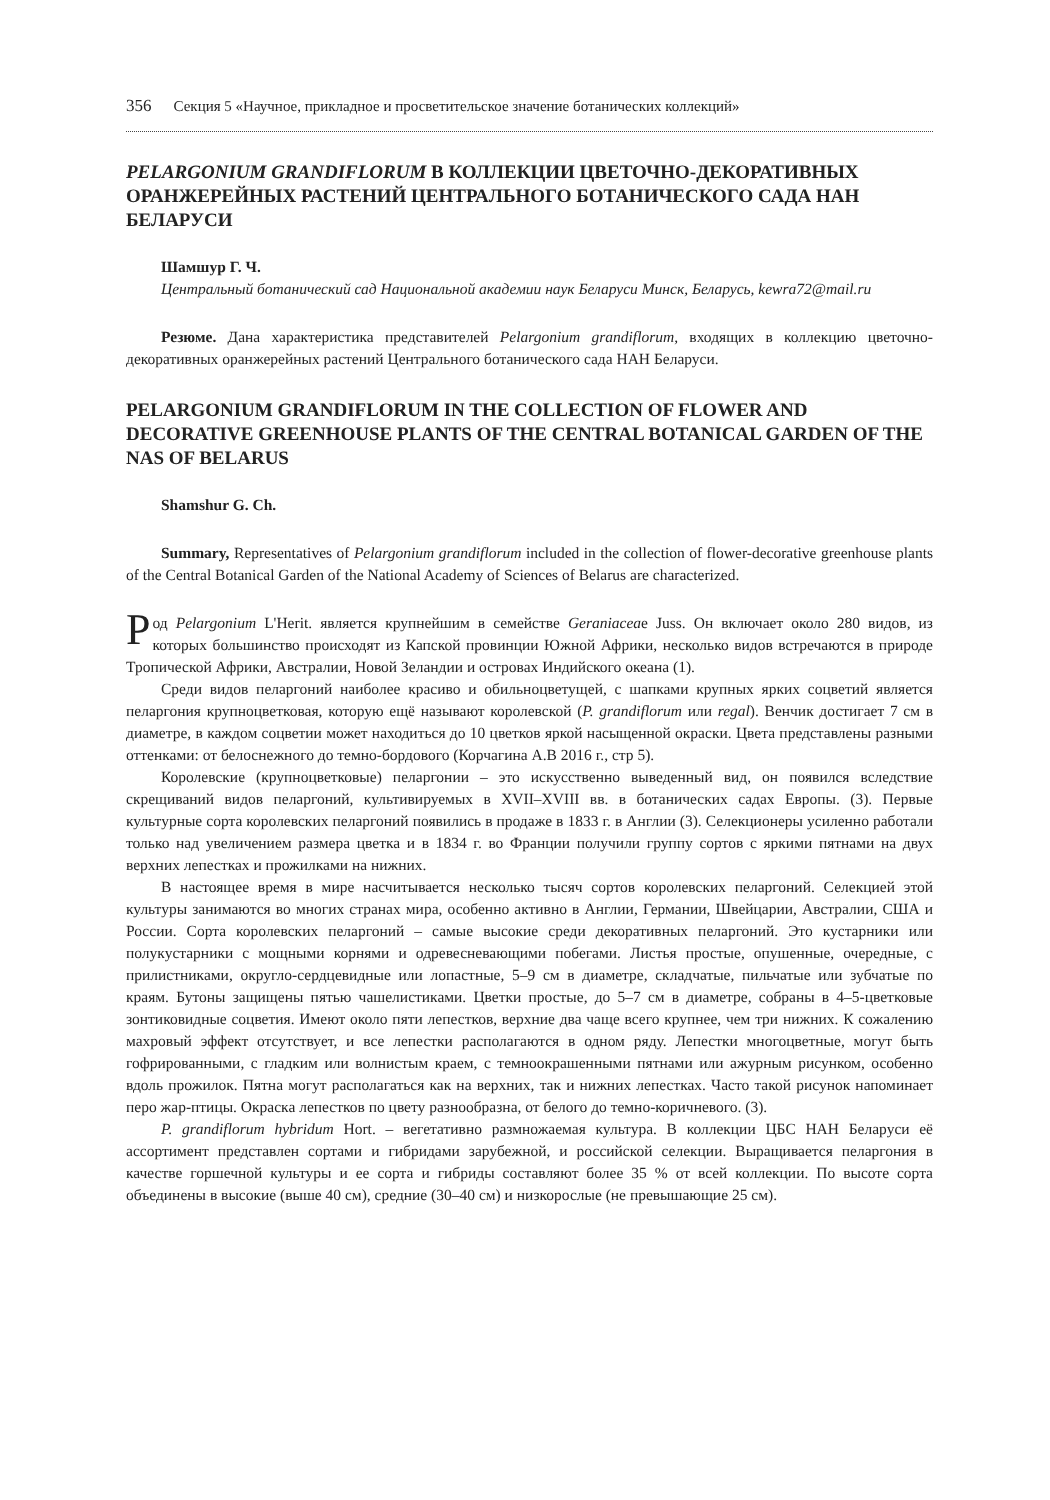356 Секция 5 «Научное, прикладное и просветительское значение ботанических коллекций»
PELARGONIUM GRANDIFLORUM В КОЛЛЕКЦИИ ЦВЕТОЧНО-ДЕКОРАТИВНЫХ ОРАНЖЕРЕЙНЫХ РАСТЕНИЙ ЦЕНТРАЛЬНОГО БОТАНИЧЕСКОГО САДА НАН БЕЛАРУСИ
Шамшур Г. Ч.
Центральный ботанический сад Национальной академии наук Беларуси Минск, Беларусь, kewra72@mail.ru
Резюме. Дана характеристика представителей Pelargonium grandiflorum, входящих в коллекцию цветочно-декоративных оранжерейных растений Центрального ботанического сада НАН Беларуси.
PELARGONIUM GRANDIFLORUM IN THE COLLECTION OF FLOWER AND DECORATIVE GREENHOUSE PLANTS OF THE CENTRAL BOTANICAL GARDEN OF THE NAS OF BELARUS
Shamshur G. Ch.
Summary, Representatives of Pelargonium grandiflorum included in the collection of flower-decorative greenhouse plants of the Central Botanical Garden of the National Academy of Sciences of Belarus are characterized.
Род Pelargonium L'Herit. является крупнейшим в семействе Geraniaceae Juss. Он включает около 280 видов, из которых большинство происходят из Капской провинции Южной Африки, несколько видов встречаются в природе Тропической Африки, Австралии, Новой Зеландии и островах Индийского океана (1).
Среди видов пеларгоний наиболее красиво и обильноцветущей, с шапками крупных ярких соцветий является пеларгония крупноцветковая, которую ещё называют королевской (P. grandiflorum или regal). Венчик достигает 7 см в диаметре, в каждом соцветии может находиться до 10 цветков яркой насыщенной окраски. Цвета представлены разными оттенками: от белоснежного до темно-бордового (Корчагина А.В 2016 г., стр 5).
Королевские (крупноцветковые) пеларгонии – это искусственно выведенный вид, он появился вследствие скрещиваний видов пеларгоний, культивируемых в XVII–XVIII вв. в ботанических садах Европы. (3). Первые культурные сорта королевских пеларгоний появились в продаже в 1833 г. в Англии (3). Селекционеры усиленно работали только над увеличением размера цветка и в 1834 г. во Франции получили группу сортов с яркими пятнами на двух верхних лепестках и прожилками на нижних.
В настоящее время в мире насчитывается несколько тысяч сортов королевских пеларгоний. Селекцией этой культуры занимаются во многих странах мира, особенно активно в Англии, Германии, Швейцарии, Австралии, США и России. Сорта королевских пеларгоний – самые высокие среди декоративных пеларгоний. Это кустарники или полукустарники с мощными корнями и одревесневающими побегами. Листья простые, опушенные, очередные, с прилистниками, округло-сердцевидные или лопастные, 5–9 см в диаметре, складчатые, пильчатые или зубчатые по краям. Бутоны защищены пятью чашелистиками. Цветки простые, до 5–7 см в диаметре, собраны в 4–5-цветковые зонтиковидные соцветия. Имеют около пяти лепестков, верхние два чаще всего крупнее, чем три нижних. К сожалению махровый эффект отсутствует, и все лепестки располагаются в одном ряду. Лепестки многоцветные, могут быть гофрированными, с гладким или волнистым краем, с темноокрашенными пятнами или ажурным рисунком, особенно вдоль прожилок. Пятна могут располагаться как на верхних, так и нижних лепестках. Часто такой рисунок напоминает перо жар-птицы. Окраска лепестков по цвету разнообразна, от белого до темно-коричневого. (3).
P. grandiflorum hybridum Hort. – вегетативно размножаемая культура. В коллекции ЦБС НАН Беларуси её ассортимент представлен сортами и гибридами зарубежной, и российской селекции. Выращивается пеларгония в качестве горшечной культуры и ее сорта и гибриды составляют более 35 % от всей коллекции. По высоте сорта объединены в высокие (выше 40 см), средние (30–40 см) и низкорослые (не превышающие 25 см).